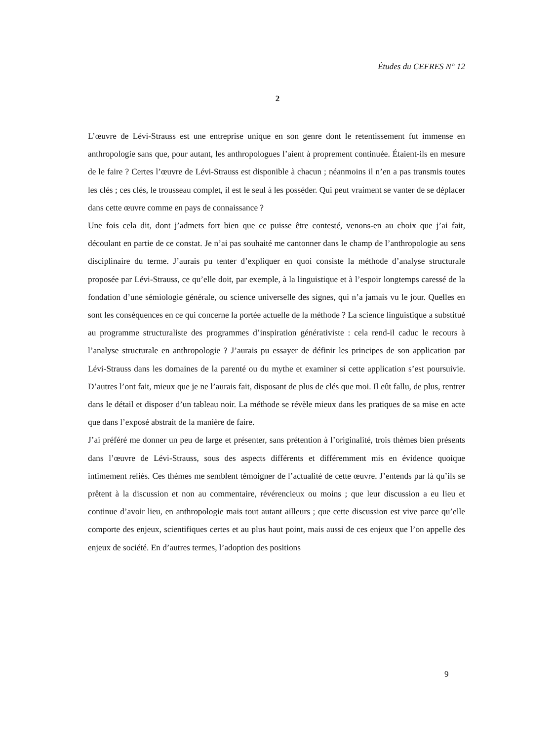Études du CEFRES N° 12
2
L’œuvre de Lévi-Strauss est une entreprise unique en son genre dont le retentissement fut immense en anthropologie sans que, pour autant, les anthropologues l’aient à proprement continuée. Étaient-ils en mesure de le faire ? Certes l’œuvre de Lévi-Strauss est disponible à chacun ; néanmoins il n’en a pas transmis toutes les clés ; ces clés, le trousseau complet, il est le seul à les posséder. Qui peut vraiment se vanter de se déplacer dans cette œuvre comme en pays de connaissance ?
Une fois cela dit, dont j’admets fort bien que ce puisse être contesté, venons-en au choix que j’ai fait, découlant en partie de ce constat. Je n’ai pas souhaité me cantonner dans le champ de l’anthropologie au sens disciplinaire du terme. J’aurais pu tenter d’expliquer en quoi consiste la méthode d’analyse structurale proposée par Lévi-Strauss, ce qu’elle doit, par exemple, à la linguistique et à l’espoir longtemps caressé de la fondation d’une sémiologie générale, ou science universelle des signes, qui n’a jamais vu le jour. Quelles en sont les conséquences en ce qui concerne la portée actuelle de la méthode ? La science linguistique a substitué au programme structuraliste des programmes d’inspiration générativiste : cela rend-il caduc le recours à l’analyse structurale en anthropologie ? J’aurais pu essayer de définir les principes de son application par Lévi-Strauss dans les domaines de la parenté ou du mythe et examiner si cette application s’est poursuivie. D’autres l’ont fait, mieux que je ne l’aurais fait, disposant de plus de clés que moi. Il eût fallu, de plus, rentrer dans le détail et disposer d’un tableau noir. La méthode se révèle mieux dans les pratiques de sa mise en acte que dans l’exposé abstrait de la manière de faire.
J’ai préféré me donner un peu de large et présenter, sans prétention à l’originalité, trois thèmes bien présents dans l’œuvre de Lévi-Strauss, sous des aspects différents et différemment mis en évidence quoique intimement reliés. Ces thèmes me semblent témoigner de l’actualité de cette œuvre. J’entends par là qu’ils se prêtent à la discussion et non au commentaire, révérencieux ou moins ; que leur discussion a eu lieu et continue d’avoir lieu, en anthropologie mais tout autant ailleurs ; que cette discussion est vive parce qu’elle comporte des enjeux, scientifiques certes et au plus haut point, mais aussi de ces enjeux que l’on appelle des enjeux de société. En d’autres termes, l’adoption des positions
9